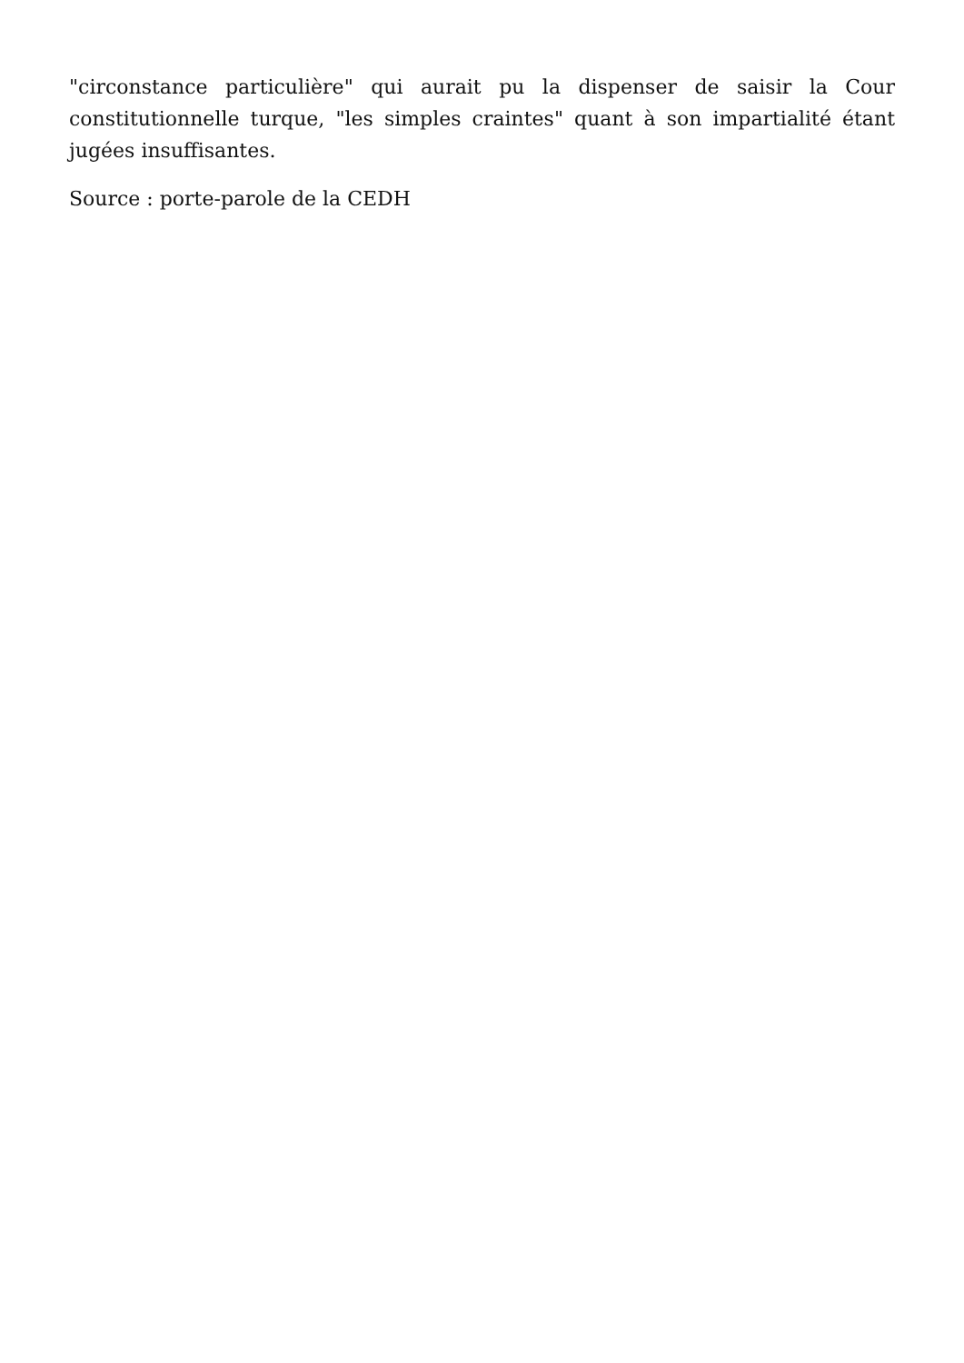"circonstance particulière" qui aurait pu la dispenser de saisir la Cour constitutionnelle turque, "les simples craintes" quant à son impartialité étant jugées insuffisantes.
Source : porte-parole de la CEDH